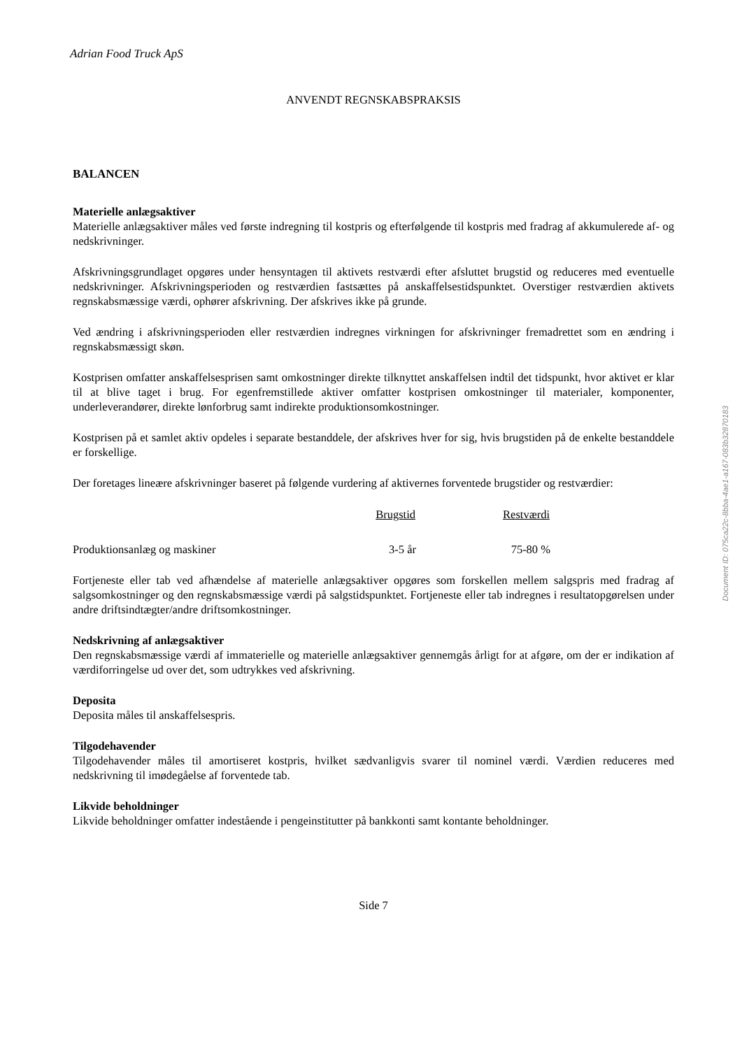Adrian Food Truck ApS
ANVENDT REGNSKABSPRAKSIS
BALANCEN
Materielle anlægsaktiver
Materielle anlægsaktiver måles ved første indregning til kostpris og efterfølgende til kostpris med fradrag af akkumulerede af- og nedskrivninger.
Afskrivningsgrundlaget opgøres under hensyntagen til aktivets restværdi efter afsluttet brugstid og reduceres med eventuelle nedskrivninger. Afskrivningsperioden og restværdien fastsættes på anskaffelsestidspunktet. Overstiger restværdien aktivets regnskabsmæssige værdi, ophører afskrivning. Der afskrives ikke på grunde.
Ved ændring i afskrivningsperioden eller restværdien indregnes virkningen for afskrivninger fremadrettet som en ændring i regnskabsmæssigt skøn.
Kostprisen omfatter anskaffelsesprisen samt omkostninger direkte tilknyttet anskaffelsen indtil det tidspunkt, hvor aktivet er klar til at blive taget i brug. For egenfremstillede aktiver omfatter kostprisen omkostninger til materialer, komponenter, underleverandører, direkte lønforbrug samt indirekte produktionsomkostninger.
Kostprisen på et samlet aktiv opdeles i separate bestanddele, der afskrives hver for sig, hvis brugstiden på de enkelte bestanddele er forskellige.
Der foretages lineære afskrivninger baseret på følgende vurdering af aktivernes forventede brugstider og restværdier:
| | Brugstid | Restværdi | |
| --- | --- | --- | --- |
| Produktionsanlæg og maskiner | 3-5 år | 75-80 % | |
Fortjeneste eller tab ved afhændelse af materielle anlægsaktiver opgøres som forskellen mellem salgspris med fradrag af salgsomkostninger og den regnskabsmæssige værdi på salgstidspunktet. Fortjeneste eller tab indregnes i resultatopgørelsen under andre driftsindtægter/andre driftsomkostninger.
Nedskrivning af anlægsaktiver
Den regnskabsmæssige værdi af immaterielle og materielle anlægsaktiver gennemgås årligt for at afgøre, om der er indikation af værdiforringelse ud over det, som udtrykkes ved afskrivning.
Deposita
Deposita måles til anskaffelsespris.
Tilgodehavender
Tilgodehavender måles til amortiseret kostpris, hvilket sædvanligvis svarer til nominel værdi. Værdien reduceres med nedskrivning til imødegåelse af forventede tab.
Likvide beholdninger
Likvide beholdninger omfatter indestående i pengeinstitutter på bankkonti samt kontante beholdninger.
Side 7
Document ID: 075ca22c-8bba-4ae1-a167-083b32870183